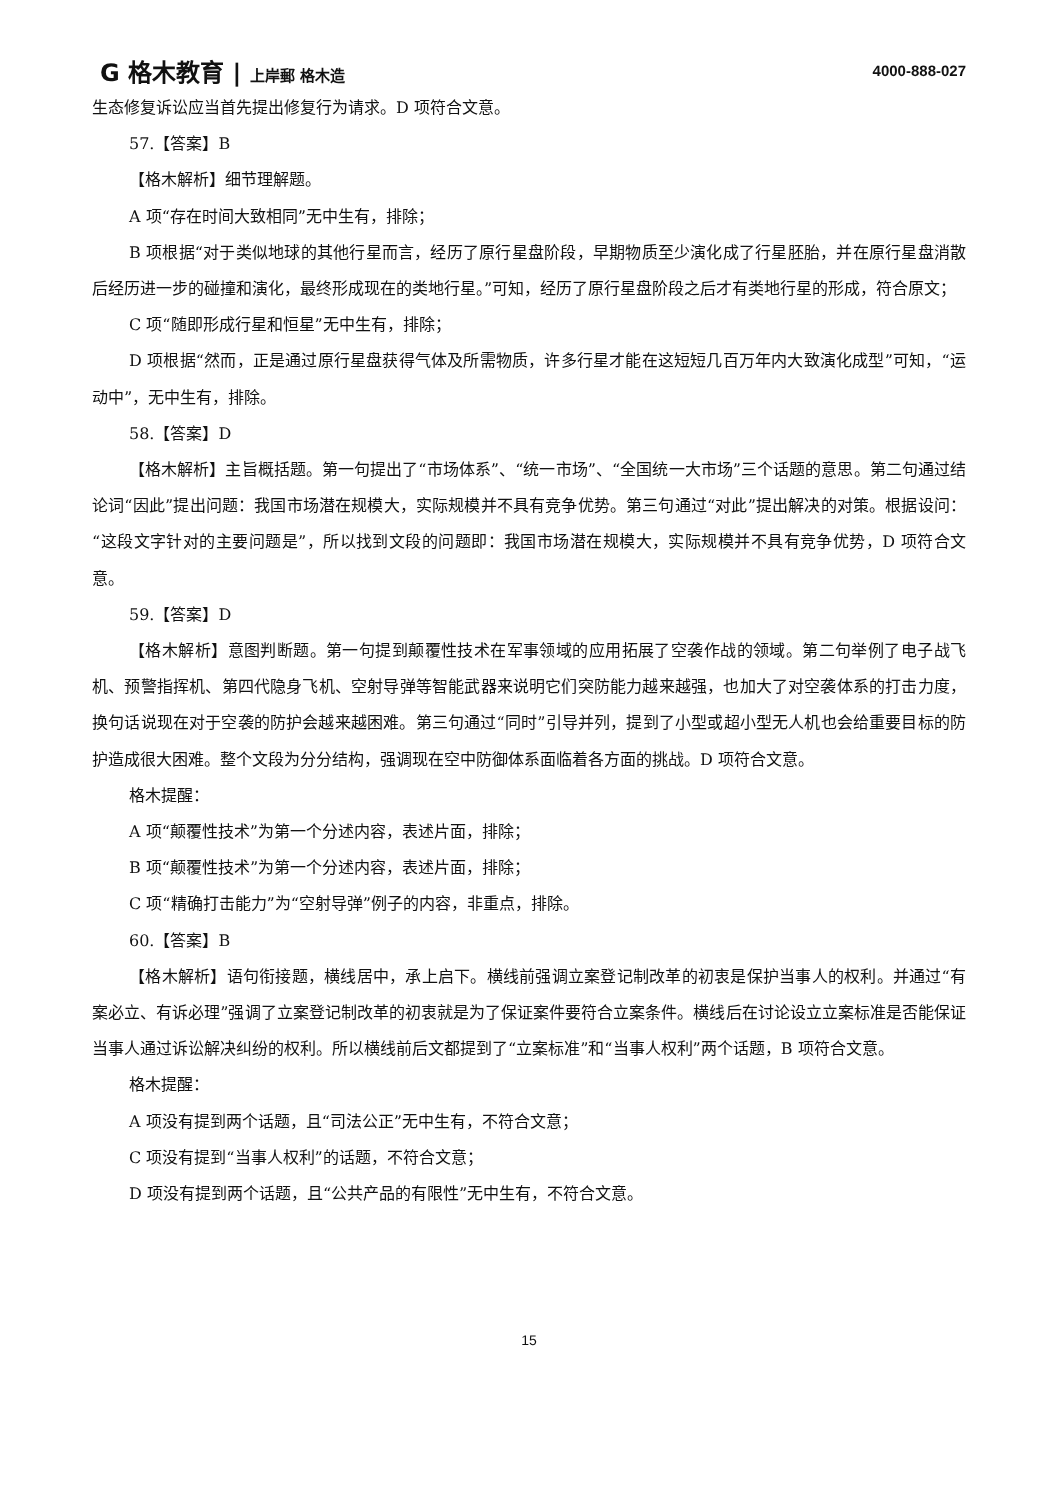G 格木教育 | 上岸郵 格木造 4000-888-027
生态修复诉讼应当首先提出修复行为请求。D 项符合文意。
57.【答案】B
【格木解析】细节理解题。
A 项“存在时间大致相同”无中生有，排除；
B 项根据“对于类似地球的其他行星而言，经历了原行星盘阶段，早期物质至少演化成了行星胚胎，并在原行星盘消散后经历进一步的碰撞和演化，最终形成现在的类地行星。”可知，经历了原行星盘阶段之后才有类地行星的形成，符合原文；
C 项“随即形成行星和恒星”无中生有，排除；
D 项根据“然而，正是通过原行星盘获得气体及所需物质，许多行星才能在这短短几百万年内大致演化成型”可知，“运动中”，无中生有，排除。
58.【答案】D
【格木解析】主旨概括题。第一句提出了“市场体系”、“统一市场”、“全国统一大市场”三个话题的意思。第二句通过结论词“因此”提出问题：我国市场潜在规模大，实际规模并不具有竞争优势。第三句通过“对此”提出解决的对策。根据设问：“这段文字针对的主要问题是”，所以找到文段的问题即：我国市场潜在规模大，实际规模并不具有竞争优势，D 项符合文意。
59.【答案】D
【格木解析】意图判断题。第一句提到颠覆性技术在军事领域的应用拓展了空袭作战的领域。第二句举例了电子战飞机、预警指挥机、第四代隐身飞机、空射导弹等智能武器来说明它们突防能力越来越强，也加大了对空袭体系的打击力度，换句话说现在对于空袭的防护会越来越困难。第三句通过“同时”引导并列，提到了小型或超小型无人机也会给重要目标的防护造成很大困难。整个文段为分分结构，强调现在空中防御体系面临着各方面的挑战。D 项符合文意。
格木提醒：
A 项“颠覆性技术”为第一个分述内容，表述片面，排除；
B 项“颠覆性技术”为第一个分述内容，表述片面，排除；
C 项“精确打击能力”为“空射导弹”例子的内容，非重点，排除。
60.【答案】B
【格木解析】语句衔接题，横线居中，承上启下。横线前强调立案登记制改革的初衷是保护当事人的权利。并通过“有案必立、有诉必理”强调了立案登记制改革的初衷就是为了保证案件要符合立案条件。横线后在讨论设立立案标准是否能保证当事人通过诉讼解决纠纷的权利。所以横线前后文都提到了“立案标准”和“当事人权利”两个话题，B 项符合文意。
格木提醒：
A 项没有提到两个话题，且“司法公正”无中生有，不符合文意；
C 项没有提到“当事人权利”的话题，不符合文意；
D 项没有提到两个话题，且“公共产品的有限性”无中生有，不符合文意。
15